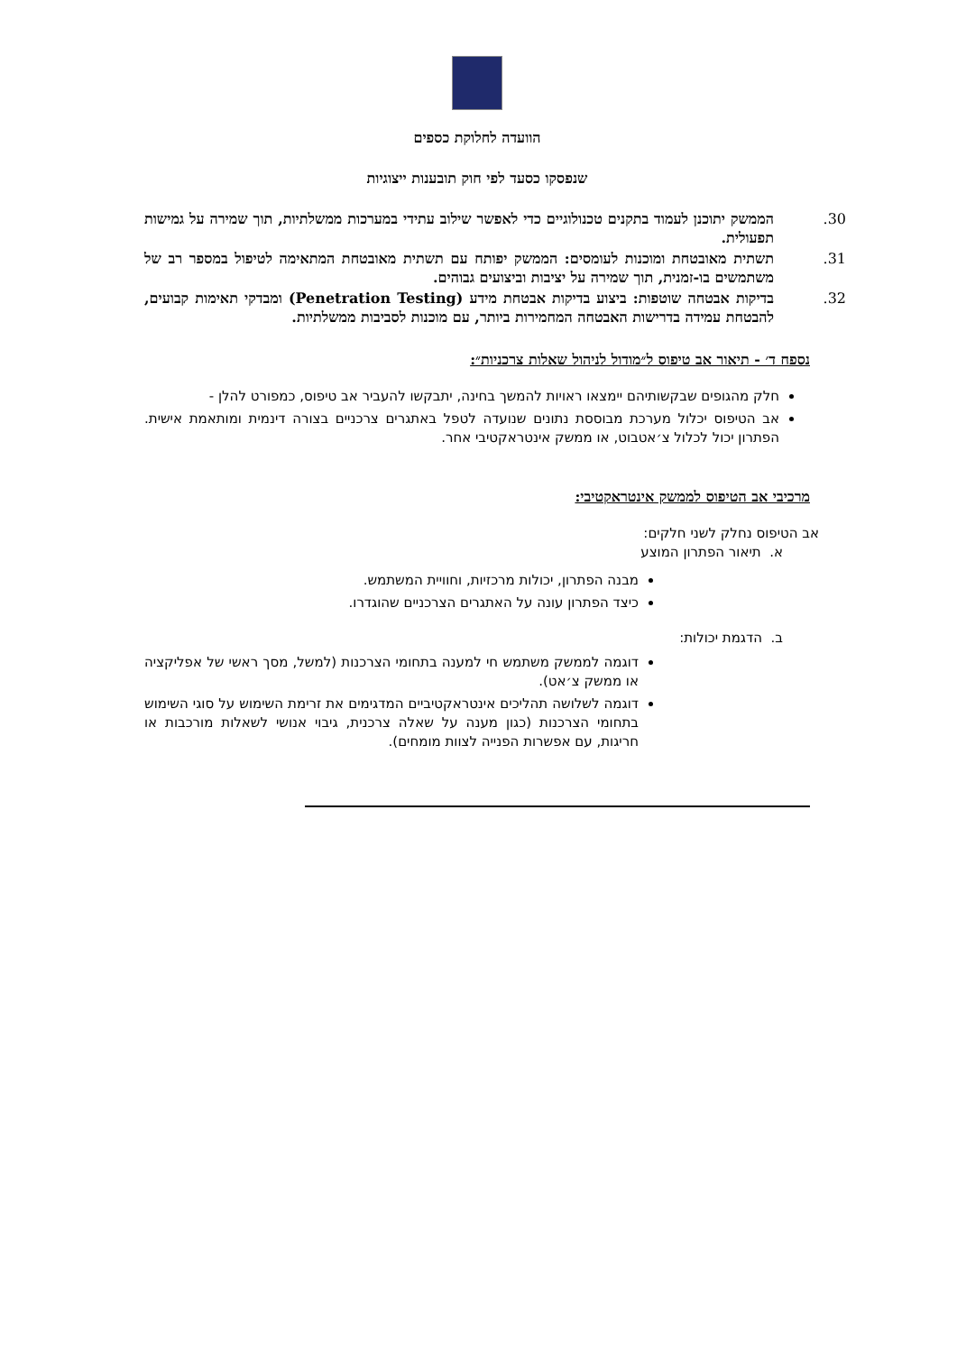הוועדה לחלוקת כספים
שנפסקו כסעד לפי חוק תובענות ייצוגיות
30. הממשק יתוכנן לעמוד בתקנים טכנולוגיים כדי לאפשר שילוב עתידי במערכות ממשלתיות, תוך שמירה על גמישות תפעולית.
31. תשתית מאובטחת ומוכנות לעומסים: הממשק יפותח עם תשתית מאובטחת המתאימה לטיפול במספר רב של משתמשים בו-זמנית, תוך שמירה על יציבות וביצועים גבוהים.
32. בדיקות אבטחה שוטפות: ביצוע בדיקות אבטחת מידע (Penetration Testing) ומבדקי תאימות קבועים, להבטחת עמידה בדרישות האבטחה המחמירות ביותר, עם מוכנות לסביבות ממשלתיות.
נספח ד׳ - תיאור אב טיפוס ל״מודול לניהול שאלות צרכניות״:
חלק מהגופים שבקשותיהם יימצאו ראויות להמשך בחינה, יתבקשו להעביר אב טיפוס, כמפורט להלן -
אב הטיפוס יכלול מערכת מבוססת נתונים שנועדה לטפל באתגרים צרכניים בצורה דינמית ומותאמת אישית. הפתרון יכול לכלול צ׳אטבוט, או ממשק אינטראקטיבי אחר.
מרכיבי אב הטיפוס לממשק אינטראקטיבי:
אב הטיפוס נחלק לשני חלקים:
א. תיאור הפתרון המוצע
מבנה הפתרון, יכולות מרכזיות, וחוויית המשתמש.
כיצד הפתרון עונה על האתגרים הצרכניים שהוגדרו.
ב. הדגמת יכולות:
דוגמה לממשק משתמש חי למענה בתחומי הצרכנות (למשל, מסך ראשי של אפליקציה או ממשק צ׳אט).
דוגמה לשלושה תהליכים אינטראקטיביים המדגימים את זרימת השימוש על סוגי השימוש בתחומי הצרכנות (כגון מענה על שאלה צרכנית, גיבוי אנושי לשאלות מורכבות או חריגות, עם אפשרות הפנייה לצוות מומחים).